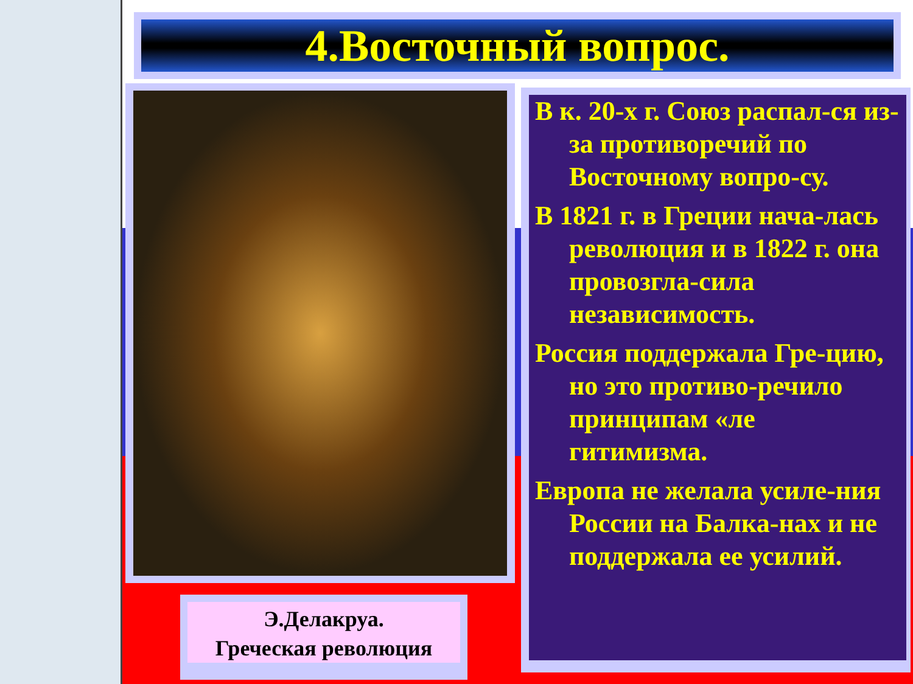4.Восточный вопрос.
Э.Делакруа.
Греческая революция
В к. 20-х г. Союз распал-ся из-за противоречий по Восточному вопро-су.
В 1821 г. в Греции нача-лась революция и в 1822 г. она провозгла-сила независимость.
Россия поддержала Гре-цию, но это противо-речило принципам «ле гитимизма.
Европа не желала усиле-ния России на Балка-нах и не поддержала ее усилий.